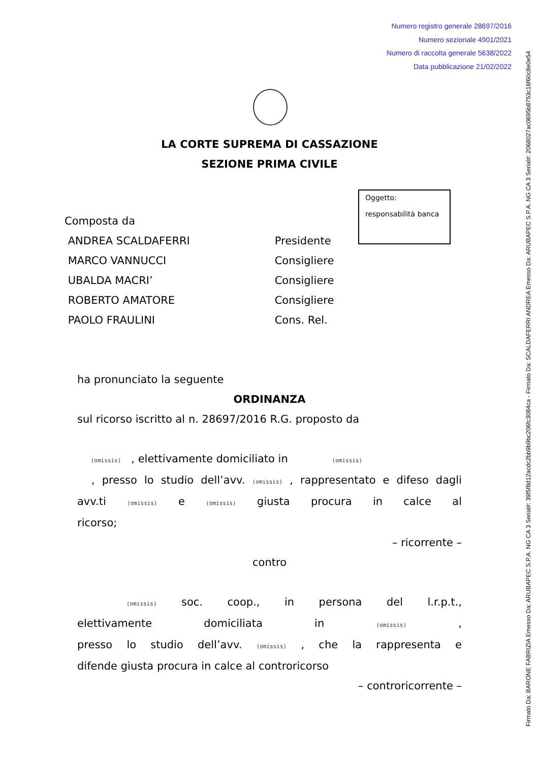Numero registro generale 28697/2016
Numero sezionale 4901/2021
Numero di raccolta generale 5638/2022
Data pubblicazione 21/02/2022
Firmato Da: BARONE FABRIZIA Emesso Da: ARUBAPEC S.P.A. NG CA 3 Serial#: 39f5f8d12acdc2bb9b9bc206fc3084ca - Firmato Da: SCALDAFERRI ANDREA Emesso Da: ARUBAPEC S.P.A. NG CA 3 Serial#: 2068027ac0695b8753c16f60c8e0e54
LA CORTE SUPREMA DI CASSAZIONE
SEZIONE PRIMA CIVILE
Oggetto:
responsabilità banca
Composta da
ANDREA SCALDAFERRI Presidente
MARCO VANNUCCI Consigliere
UBALDA MACRI’ Consigliere
ROBERTO AMATORE Consigliere
PAOLO FRAULINI Cons. Rel.
ha pronunciato la seguente
ORDINANZA
sul ricorso iscritto al n. 28697/2016 R.G. proposto da
(omissis) , elettivamente domiciliato in (omissis)
, presso lo studio dell’avv. (omissis) , rappresentato e difeso dagli
avv.ti (omissis) e (omissis) giusta procura in calce al
ricorso;
– ricorrente –
contro
(omissis) soc. coop., in persona del l.r.p.t.,
elettivamente domiciliata in (omissis) ,
presso lo studio dell’avv. (omissis) , che la rappresenta e
difende giusta procura in calce al controricorso
– controricorrente –